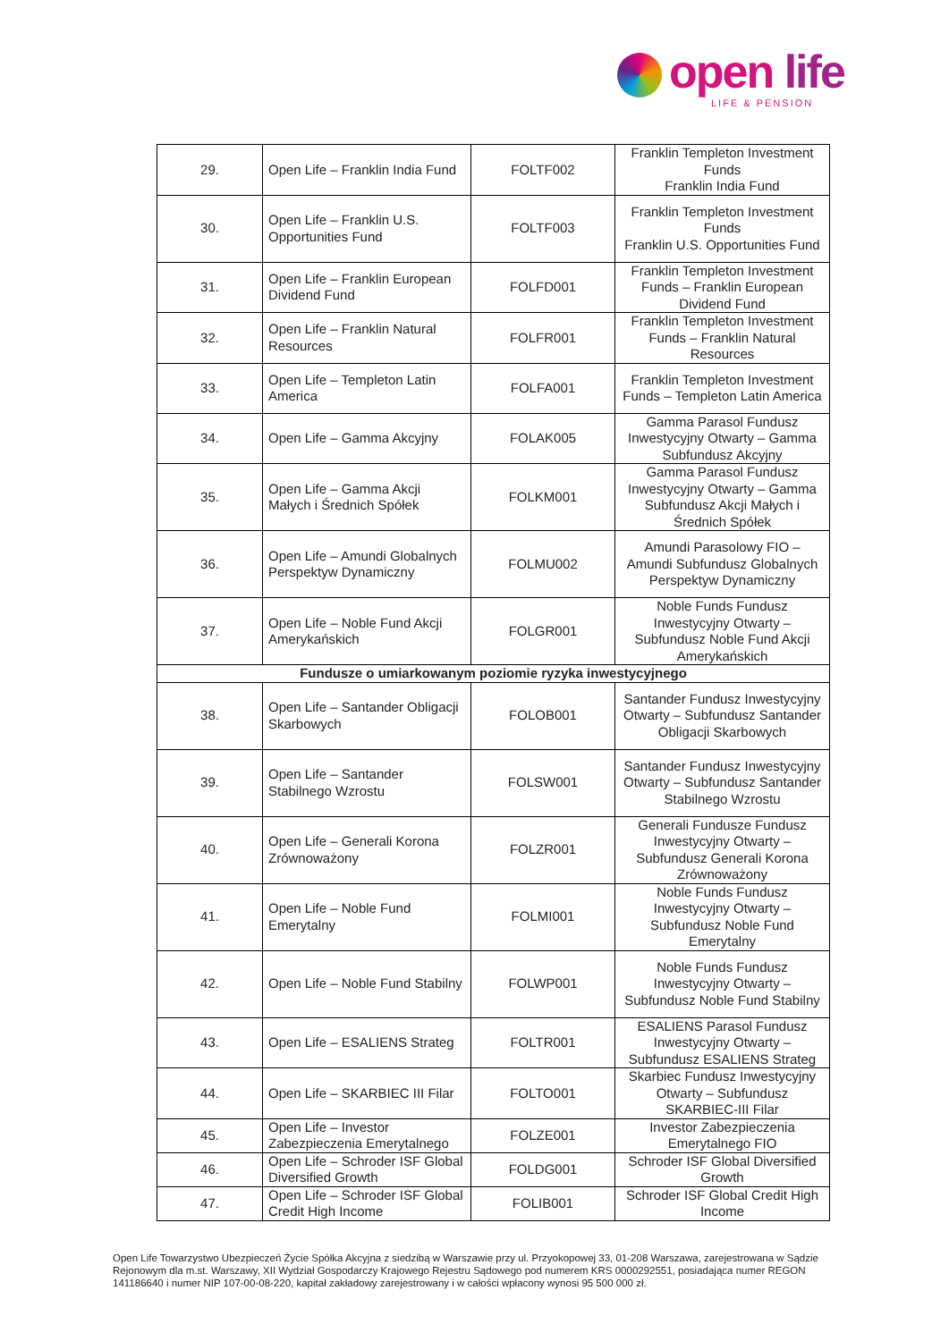open life
LIFE & PENSION
| 29. | Open Life – Franklin India Fund | FOLTF002 | Franklin Templeton Investment Funds Franklin India Fund |
| 30. | Open Life – Franklin U.S. Opportunities Fund | FOLTF003 | Franklin Templeton Investment Funds Franklin U.S. Opportunities Fund |
| 31. | Open Life – Franklin European Dividend Fund | FOLFD001 | Franklin Templeton Investment Funds – Franklin European Dividend Fund |
| 32. | Open Life – Franklin Natural Resources | FOLFR001 | Franklin Templeton Investment Funds – Franklin Natural Resources |
| 33. | Open Life – Templeton Latin America | FOLFA001 | Franklin Templeton Investment Funds – Templeton Latin America |
| 34. | Open Life – Gamma Akcyjny | FOLAK005 | Gamma Parasol Fundusz Inwestycyjny Otwarty – Gamma Subfundusz Akcyjny |
| 35. | Open Life – Gamma Akcji Małych i Średnich Spółek | FOLKM001 | Gamma Parasol Fundusz Inwestycyjny Otwarty – Gamma Subfundusz Akcji Małych i Średnich Spółek |
| 36. | Open Life – Amundi Globalnych Perspektyw Dynamiczny | FOLMU002 | Amundi Parasolowy FIO – Amundi Subfundusz Globalnych Perspektyw Dynamiczny |
| 37. | Open Life – Noble Fund Akcji Amerykańskich | FOLGR001 | Noble Funds Fundusz Inwestycyjny Otwarty – Subfundusz Noble Fund Akcji Amerykańskich |
| Fundusze o umiarkowanym poziomie ryzyka inwestycyjnego | | | |
| 38. | Open Life – Santander Obligacji Skarbowych | FOLOB001 | Santander Fundusz Inwestycyjny Otwarty – Subfundusz Santander Obligacji Skarbowych |
| 39. | Open Life – Santander Stabilnego Wzrostu | FOLSW001 | Santander Fundusz Inwestycyjny Otwarty – Subfundusz Santander Stabilnego Wzrostu |
| 40. | Open Life – Generali Korona Zrównoważony | FOLZR001 | Generali Fundusze Fundusz Inwestycyjny Otwarty – Subfundusz Generali Korona Zrównoważony |
| 41. | Open Life – Noble Fund Emerytalny | FOLMI001 | Noble Funds Fundusz Inwestycyjny Otwarty – Subfundusz Noble Fund Emerytalny |
| 42. | Open Life – Noble Fund Stabilny | FOLWP001 | Noble Funds Fundusz Inwestycyjny Otwarty – Subfundusz Noble Fund Stabilny |
| 43. | Open Life – ESALIENS Strateg | FOLTR001 | ESALIENS Parasol Fundusz Inwestycyjny Otwarty – Subfundusz ESALIENS Strateg |
| 44. | Open Life – SKARBIEC III Filar | FOLTO001 | Skarbiec Fundusz Inwestycyjny Otwarty – Subfundusz SKARBIEC-III Filar |
| 45. | Open Life – Investor Zabezpieczenia Emerytalnego | FOLZE001 | Investor Zabezpieczenia Emerytalnego FIO |
| 46. | Open Life – Schroder ISF Global Diversified Growth | FOLDG001 | Schroder ISF Global Diversified Growth |
| 47. | Open Life – Schroder ISF Global Credit High Income | FOLIB001 | Schroder ISF Global Credit High Income |
Open Life Towarzystwo Ubezpieczeń Życie Spółka Akcyjna z siedzibą w Warszawie przy ul. Przyokopowej 33, 01-208 Warszawa, zarejestrowana w Sądzie Rejonowym dla m.st. Warszawy, XII Wydział Gospodarczy Krajowego Rejestru Sądowego pod numerem KRS 0000292551, posiadająca numer REGON 141186640 i numer NIP 107-00-08-220, kapitał zakładowy zarejestrowany i w całości wpłacony wynosi 95 500 000 zł.